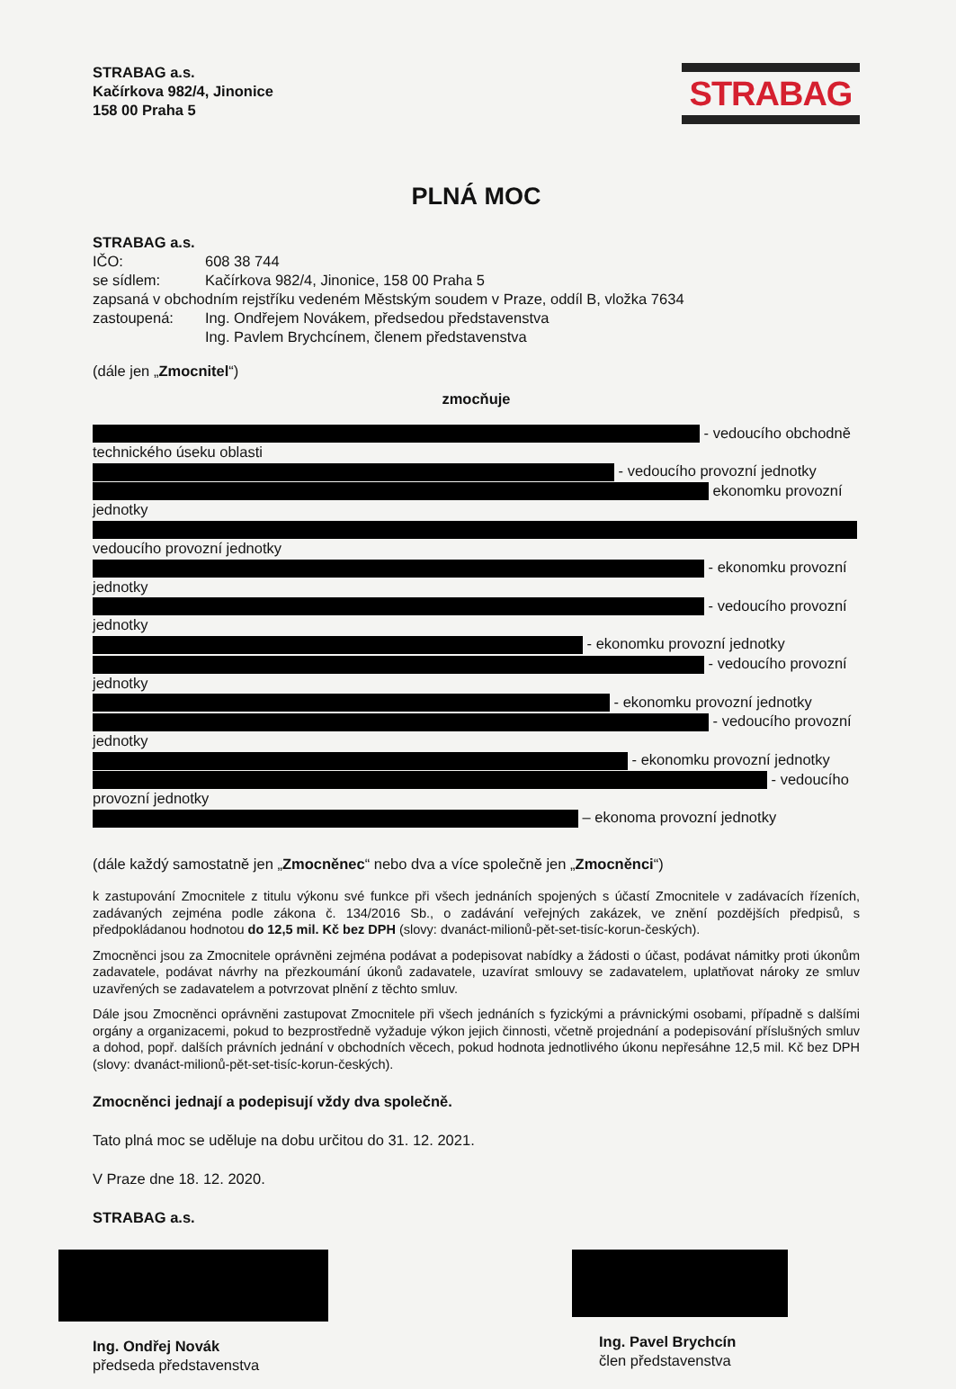STRABAG a.s.
Kačírkova 982/4, Jinonice
158 00 Praha 5
STRABAG
PLNÁ MOC
STRABAG a.s.
IČO: 608 38 744
se sídlem: Kačírkova 982/4, Jinonice, 158 00 Praha 5
zapsaná v obchodním rejstříku vedeném Městským soudem v Praze, oddíl B, vložka 7634
zastoupená: Ing. Ondřejem Novákem, předsedou představenstva
Ing. Pavlem Brychcínem, členem představenstva
(dále jen „Zmocnitel“)
zmocňuje
- vedoucího obchodně technického úseku oblasti
- vedoucího provozní jednotky
ekonomku provozní jednotky
vedoucího provozní jednotky
- ekonomku provozní jednotky
- vedoucího provozní jednotky
- ekonomku provozní jednotky
- vedoucího provozní jednotky
- ekonomku provozní jednotky
- vedoucího provozní jednotky
- ekonomku provozní jednotky
- vedoucího provozní jednotky
– ekonoma provozní jednotky
(dále každý samostatně jen „Zmocněnec“ nebo dva a více společně jen „Zmocněnci“)
k zastupování Zmocnitele z titulu výkonu své funkce při všech jednáních spojených s účastí Zmocnitele v zadávacích řízeních, zadávaných zejména podle zákona č. 134/2016 Sb., o zadávání veřejných zakázek, ve znění pozdějších předpisů, s předpokládanou hodnotou do 12,5 mil. Kč bez DPH (slovy: dvanáct-milionů-pět-set-tisíc-korun-českých).
Zmocněnci jsou za Zmocnitele oprávněni zejména podávat a podepisovat nabídky a žádosti o účast, podávat námitky proti úkonům zadavatele, podávat návrhy na přezkoumání úkonů zadavatele, uzavírat smlouvy se zadavatelem, uplatňovat nároky ze smluv uzavřených se zadavatelem a potvrzovat plnění z těchto smluv.
Dále jsou Zmocněnci oprávněni zastupovat Zmocnitele při všech jednáních s fyzickými a právnickými osobami, případně s dalšími orgány a organizacemi, pokud to bezprostředně vyžaduje výkon jejich činnosti, včetně projednání a podepisování příslušných smluv a dohod, popř. dalších právních jednání v obchodních věcech, pokud hodnota jednotlivého úkonu nepřesáhne 12,5 mil. Kč bez DPH (slovy: dvanáct-milionů-pět-set-tisíc-korun-českých).
Zmocněnci jednají a podepisují vždy dva společně.
Tato plná moc se uděluje na dobu určitou do 31. 12. 2021.
V Praze dne 18. 12. 2020.
STRABAG a.s.
Ing. Ondřej Novák
předseda představenstva
Ing. Pavel Brychcín
člen představenstva